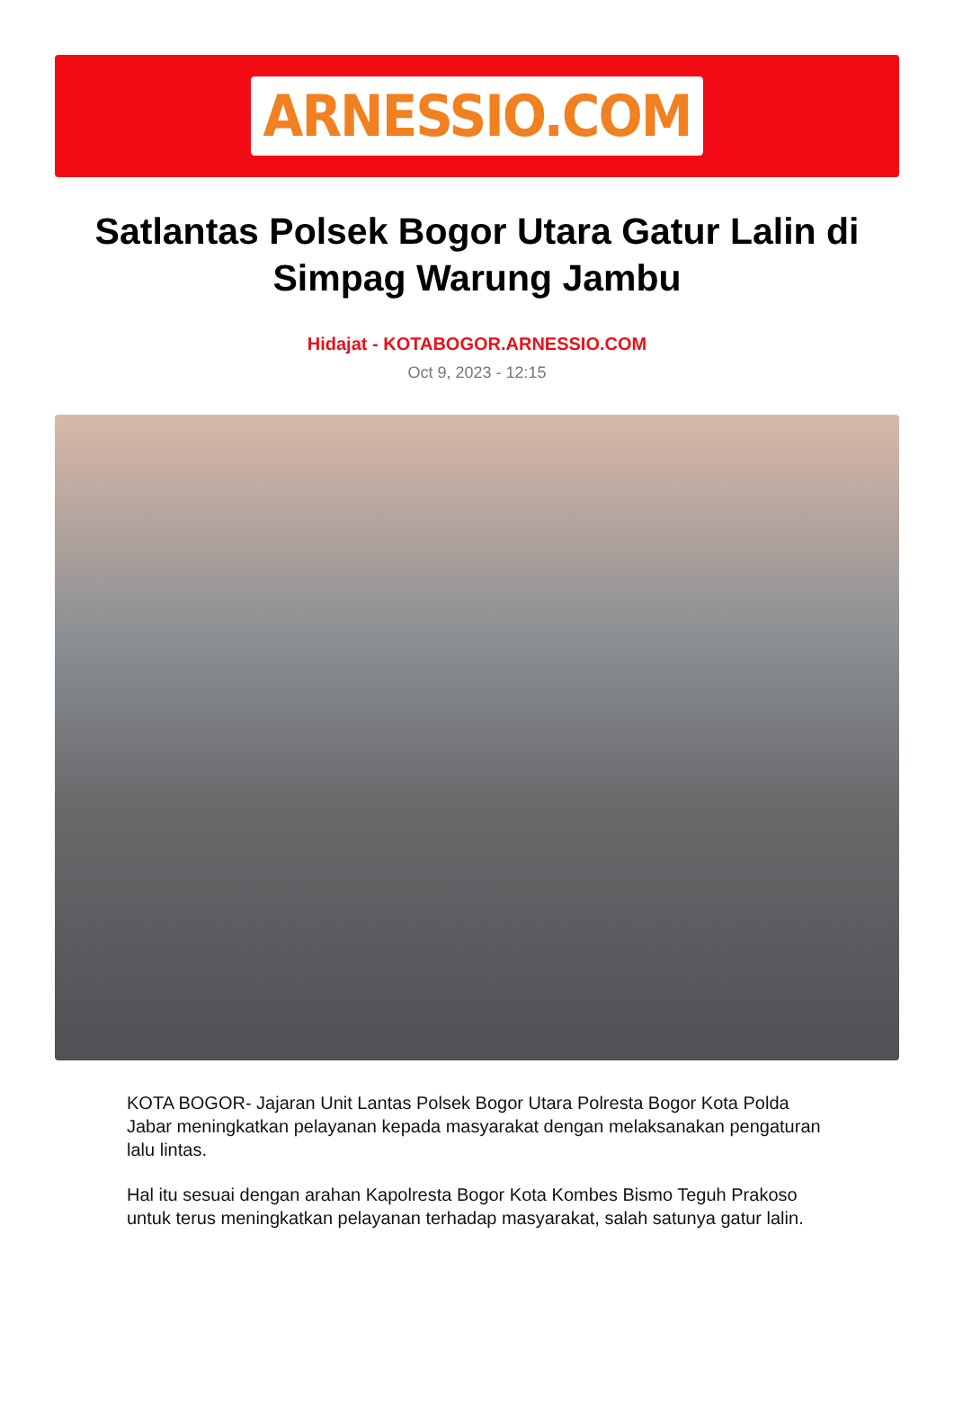ARNESSIO.COM
Satlantas Polsek Bogor Utara Gatur Lalin di Simpag Warung Jambu
Hidajat - KOTABOGOR.ARNESSIO.COM
Oct 9, 2023 - 12:15
KOTA BOGOR- Jajaran Unit Lantas Polsek Bogor Utara Polresta Bogor Kota Polda Jabar meningkatkan pelayanan kepada masyarakat dengan melaksanakan pengaturan lalu lintas.
Hal itu sesuai dengan arahan Kapolresta Bogor Kota Kombes Bismo Teguh Prakoso untuk terus meningkatkan pelayanan terhadap masyarakat, salah satunya gatur lalin.